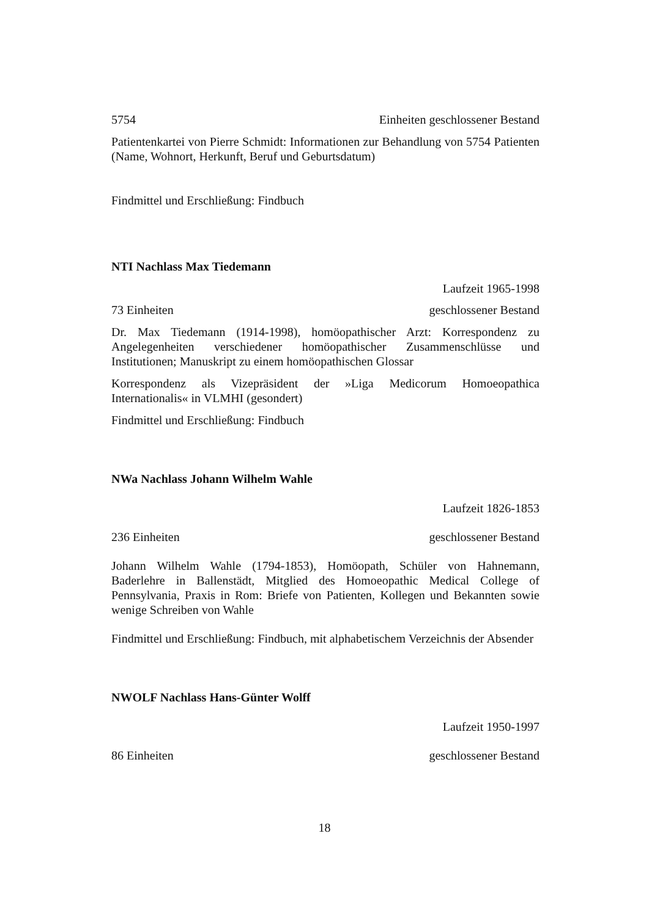5754 Einheiten geschlossener Bestand
Patientenkartei von Pierre Schmidt: Informationen zur Behandlung von 5754 Patienten (Name, Wohnort, Herkunft, Beruf und Geburtsdatum)
Findmittel und Erschließung: Findbuch
NTI Nachlass Max Tiedemann
Laufzeit 1965-1998
73 Einheiten geschlossener Bestand
Dr. Max Tiedemann (1914-1998), homöopathischer Arzt: Korrespondenz zu Angelegenheiten verschiedener homöopathischer Zusammenschlüsse und Institutionen; Manuskript zu einem homöopathischen Glossar
Korrespondenz als Vizepräsident der »Liga Medicorum Homoeopathica Internationalis« in VLMHI (gesondert)
Findmittel und Erschließung: Findbuch
NWa Nachlass Johann Wilhelm Wahle
Laufzeit 1826-1853
236 Einheiten geschlossener Bestand
Johann Wilhelm Wahle (1794-1853), Homöopath, Schüler von Hahnemann, Baderlehre in Ballenstädt, Mitglied des Homoeopathic Medical College of Pennsylvania, Praxis in Rom: Briefe von Patienten, Kollegen und Bekannten sowie wenige Schreiben von Wahle
Findmittel und Erschließung: Findbuch, mit alphabetischem Verzeichnis der Absender
NWOLF Nachlass Hans-Günter Wolff
Laufzeit 1950-1997
86 Einheiten geschlossener Bestand
18